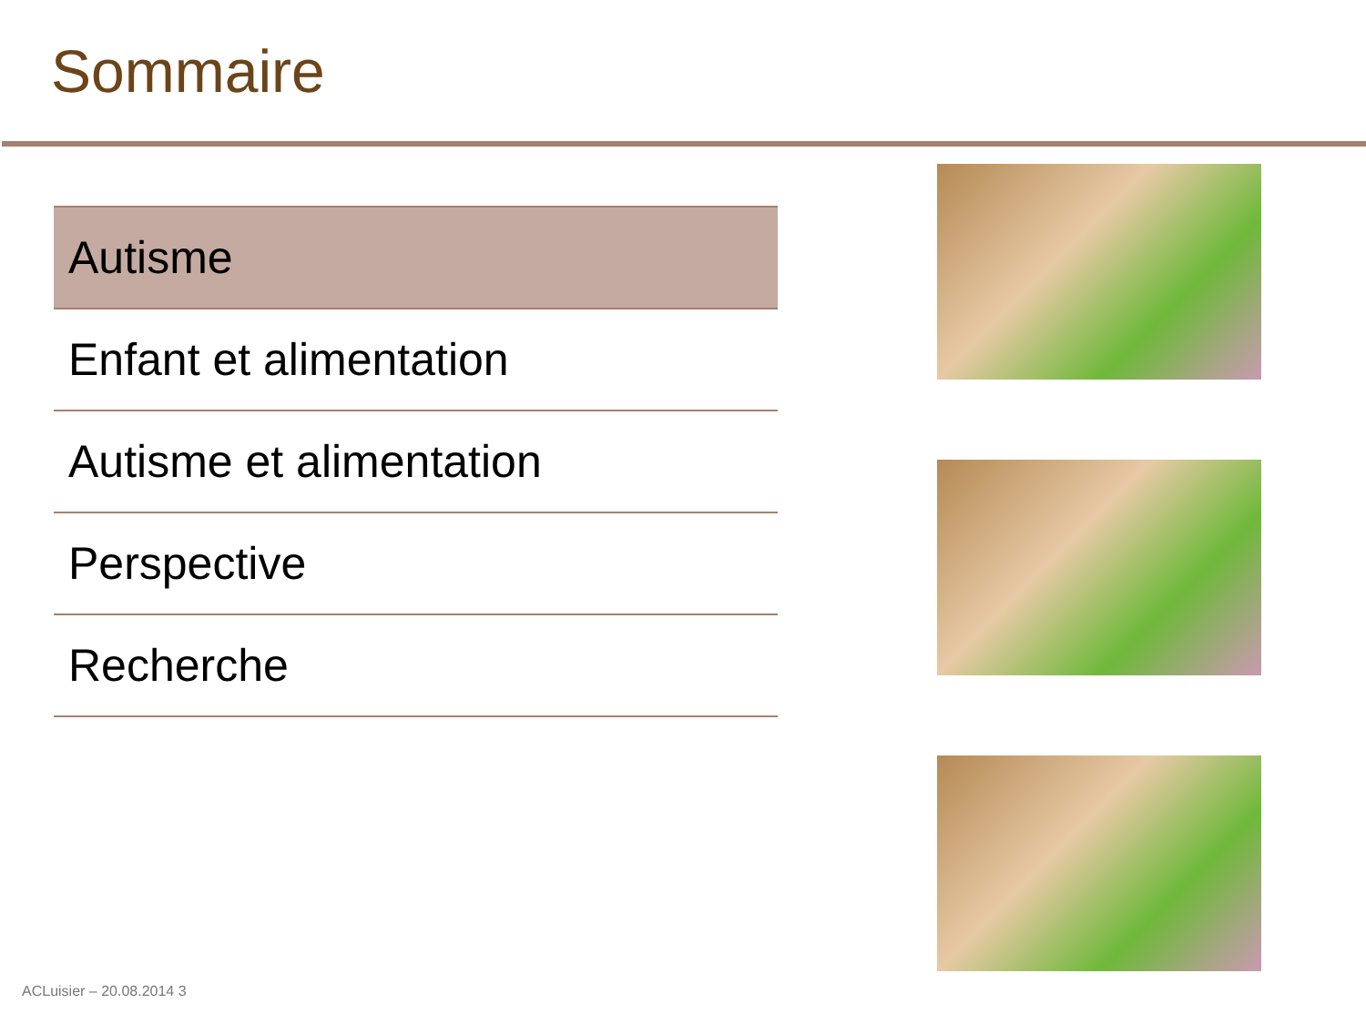Sommaire
Autisme
Enfant et alimentation
Autisme et alimentation
Perspective
Recherche
ACLuisier – 20.08.2014 3